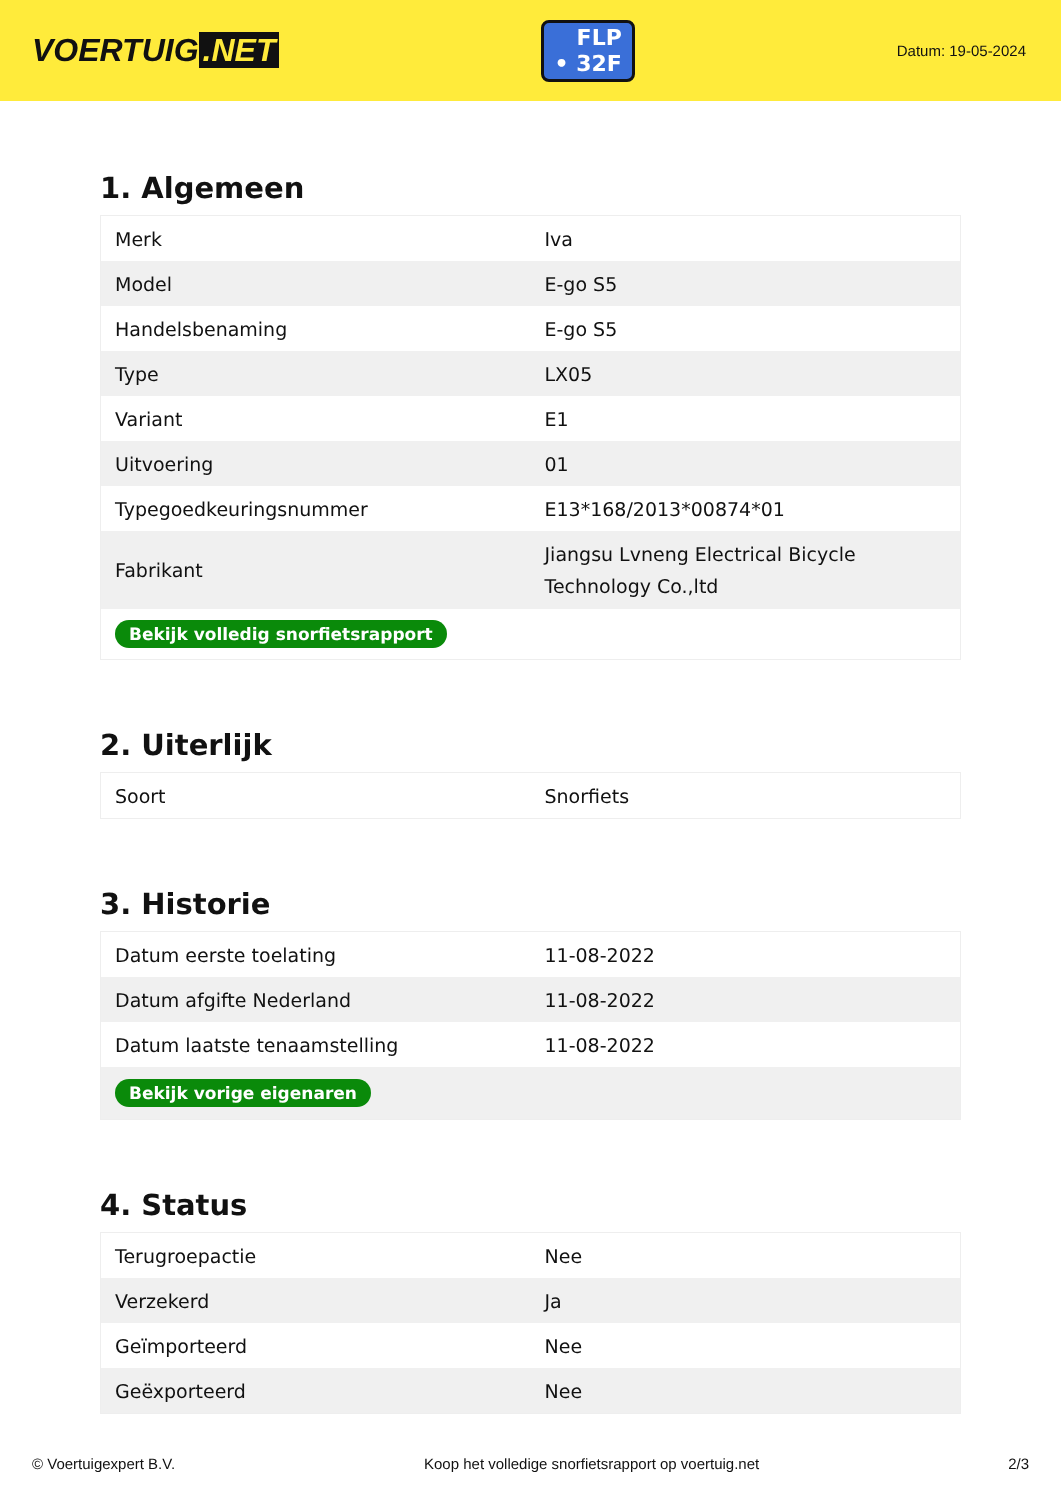VOERTUIG.NET
FLP
• 32F
Datum: 19-05-2024
1. Algemeen
| Merk | Iva |
| Model | E-go S5 |
| Handelsbenaming | E-go S5 |
| Type | LX05 |
| Variant | E1 |
| Uitvoering | 01 |
| Typegoedkeuringsnummer | E13*168/2013*00874*01 |
| Fabrikant | Jiangsu Lvneng Electrical Bicycle Technology Co.,ltd |
| Bekijk volledig snorfietsrapport | |
2. Uiterlijk
| Soort | Snorfiets |
3. Historie
| Datum eerste toelating | 11-08-2022 |
| Datum afgifte Nederland | 11-08-2022 |
| Datum laatste tenaamstelling | 11-08-2022 |
| Bekijk vorige eigenaren | |
4. Status
| Terugroepactie | Nee |
| Verzekerd | Ja |
| Geïmporteerd | Nee |
| Geëxporteerd | Nee |
© Voertuigexpert B.V. Koop het volledige snorfietsrapport op voertuig.net 2/3